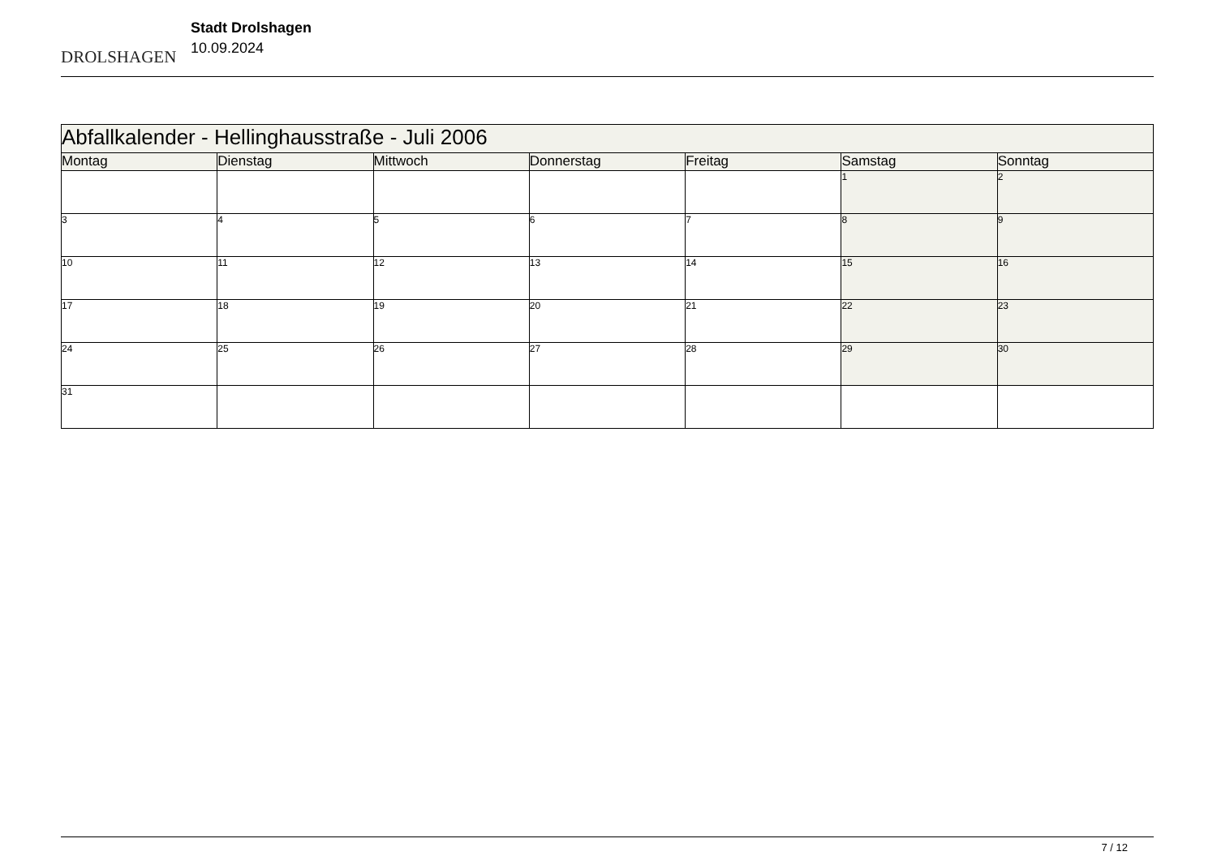DROLSHAGEN
Stadt Drolshagen
10.09.2024
| Abfallkalender - Hellinghausstraße - Juli 2006 | | | | | | |
| --- | --- | --- | --- | --- | --- | --- |
| Montag | Dienstag | Mittwoch | Donnerstag | Freitag | Samstag | Sonntag |
| | | | | | 1 | 2 |
| 3 | 4 | 5 | 6 | 7 | 8 | 9 |
| 10 | 11 | 12 | 13 | 14 | 15 | 16 |
| 17 | 18 | 19 | 20 | 21 | 22 | 23 |
| 24 | 25 | 26 | 27 | 28 | 29 | 30 |
| 31 | | | | | | |
7 / 12